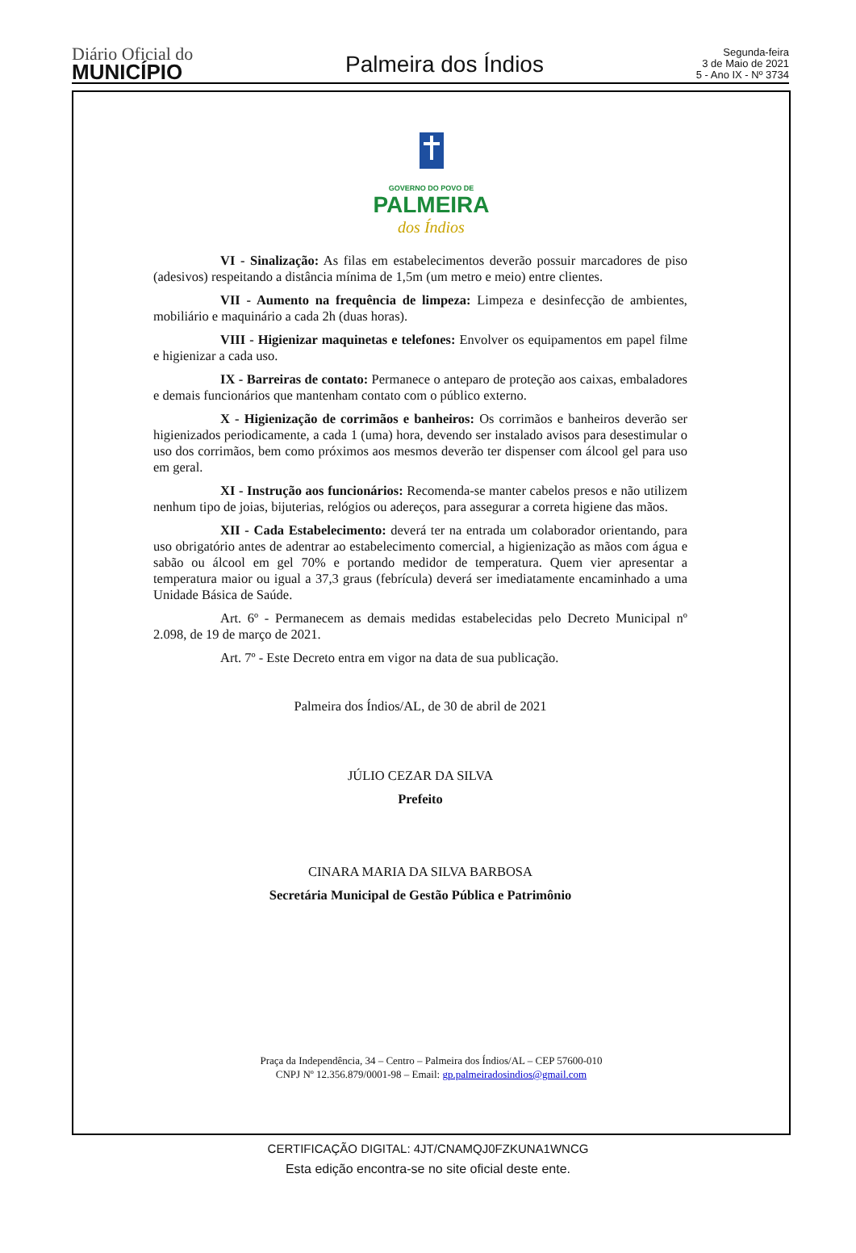Diário Oficial do
MUNICÍPIO
Palmeira dos Índios
Segunda-feira
3 de Maio de 2021
5 - Ano IX - Nº 3734
GOVERNO DO POVO DE
PALMEIRA
dos Índios
VI - Sinalização: As filas em estabelecimentos deverão possuir marcadores de piso (adesivos) respeitando a distância mínima de 1,5m (um metro e meio) entre clientes.
VII - Aumento na frequência de limpeza: Limpeza e desinfecção de ambientes, mobiliário e maquinário a cada 2h (duas horas).
VIII - Higienizar maquinetas e telefones: Envolver os equipamentos em papel filme e higienizar a cada uso.
IX - Barreiras de contato: Permanece o anteparo de proteção aos caixas, embaladores e demais funcionários que mantenham contato com o público externo.
X - Higienização de corrimãos e banheiros: Os corrimãos e banheiros deverão ser higienizados periodicamente, a cada 1 (uma) hora, devendo ser instalado avisos para desestimular o uso dos corrimãos, bem como próximos aos mesmos deverão ter dispenser com álcool gel para uso em geral.
XI - Instrução aos funcionários: Recomenda-se manter cabelos presos e não utilizem nenhum tipo de joias, bijuterias, relógios ou adereços, para assegurar a correta higiene das mãos.
XII - Cada Estabelecimento: deverá ter na entrada um colaborador orientando, para uso obrigatório antes de adentrar ao estabelecimento comercial, a higienização as mãos com água e sabão ou álcool em gel 70% e portando medidor de temperatura. Quem vier apresentar a temperatura maior ou igual a 37,3 graus (febrícula) deverá ser imediatamente encaminhado a uma Unidade Básica de Saúde.
Art. 6º - Permanecem as demais medidas estabelecidas pelo Decreto Municipal nº 2.098, de 19 de março de 2021.
Art. 7º - Este Decreto entra em vigor na data de sua publicação.
Palmeira dos Índios/AL, de 30 de abril de 2021
JÚLIO CEZAR DA SILVA
Prefeito
CINARA MARIA DA SILVA BARBOSA
Secretária Municipal de Gestão Pública e Patrimônio
Praça da Independência, 34 – Centro – Palmeira dos Índios/AL – CEP 57600-010
CNPJ Nº 12.356.879/0001-98 – Email: gp.palmeiradosindios@gmail.com
CERTIFICAÇÃO DIGITAL: 4JT/CNAMQJ0FZKUNA1WNCG
Esta edição encontra-se no site oficial deste ente.